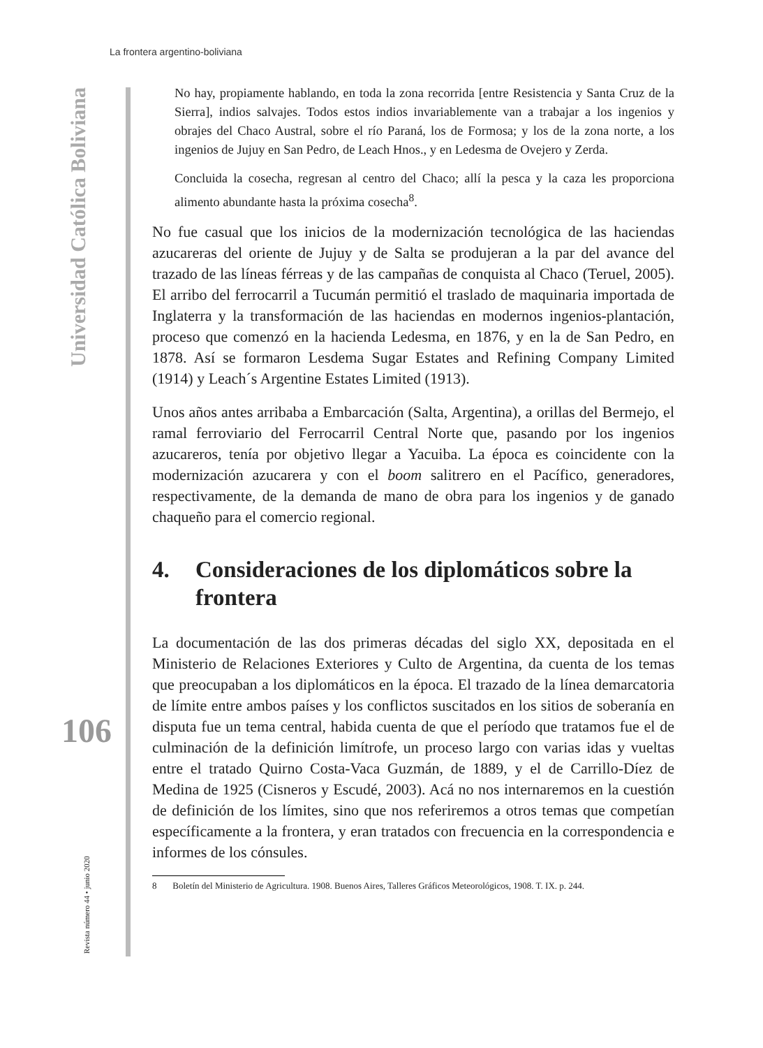La frontera argentino-boliviana
Universidad Católica Boliviana
No hay, propiamente hablando, en toda la zona recorrida [entre Resistencia y Santa Cruz de la Sierra], indios salvajes. Todos estos indios invariablemente van a trabajar a los ingenios y obrajes del Chaco Austral, sobre el río Paraná, los de Formosa; y los de la zona norte, a los ingenios de Jujuy en San Pedro, de Leach Hnos., y en Ledesma de Ovejero y Zerda.
Concluida la cosecha, regresan al centro del Chaco; allí la pesca y la caza les proporciona alimento abundante hasta la próxima cosecha<sup>8</sup>.
No fue casual que los inicios de la modernización tecnológica de las haciendas azucareras del oriente de Jujuy y de Salta se produjeran a la par del avance del trazado de las líneas férreas y de las campañas de conquista al Chaco (Teruel, 2005). El arribo del ferrocarril a Tucumán permitió el traslado de maquinaria importada de Inglaterra y la transformación de las haciendas en modernos ingenios-plantación, proceso que comenzó en la hacienda Ledesma, en 1876, y en la de San Pedro, en 1878. Así se formaron Lesdema Sugar Estates and Refining Company Limited (1914) y Leach´s Argentine Estates Limited (1913).
Unos años antes arribaba a Embarcación (Salta, Argentina), a orillas del Bermejo, el ramal ferroviario del Ferrocarril Central Norte que, pasando por los ingenios azucareros, tenía por objetivo llegar a Yacuiba. La época es coincidente con la modernización azucarera y con el boom salitrero en el Pacífico, generadores, respectivamente, de la demanda de mano de obra para los ingenios y de ganado chaqueño para el comercio regional.
4. Consideraciones de los diplomáticos sobre la frontera
La documentación de las dos primeras décadas del siglo XX, depositada en el Ministerio de Relaciones Exteriores y Culto de Argentina, da cuenta de los temas que preocupaban a los diplomáticos en la época. El trazado de la línea demarcatoria de límite entre ambos países y los conflictos suscitados en los sitios de soberanía en disputa fue un tema central, habida cuenta de que el período que tratamos fue el de culminación de la definición limítrofe, un proceso largo con varias idas y vueltas entre el tratado Quirno Costa-Vaca Guzmán, de 1889, y el de Carrillo-Díez de Medina de 1925 (Cisneros y Escudé, 2003). Acá no nos internaremos en la cuestión de definición de los límites, sino que nos referiremos a otros temas que competían específicamente a la frontera, y eran tratados con frecuencia en la correspondencia e informes de los cónsules.
8 Boletín del Ministerio de Agricultura. 1908. Buenos Aires, Talleres Gráficos Meteorológicos, 1908. T. IX. p. 244.
106
Revista número 44 • junio 2020